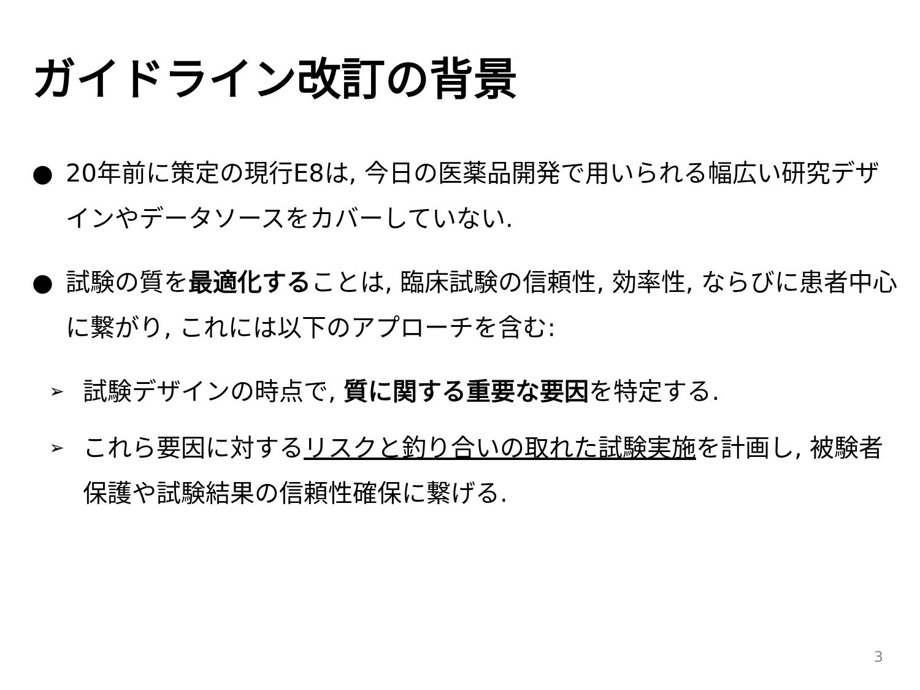ガイドライン改訂の背景
● 20年前に策定の現行E8は, 今日の医薬品開発で用いられる幅広い研究デザインやデータソースをカバーしていない.
● 試験の質を最適化することは, 臨床試験の信頼性, 効率性, ならびに患者中心に繋がり, これには以下のアプローチを含む:
➢ 試験デザインの時点で, 質に関する重要な要因を特定する.
➢ これら要因に対するリスクと釣り合いの取れた試験実施を計画し, 被験者保護や試験結果の信頼性確保に繋げる.
3